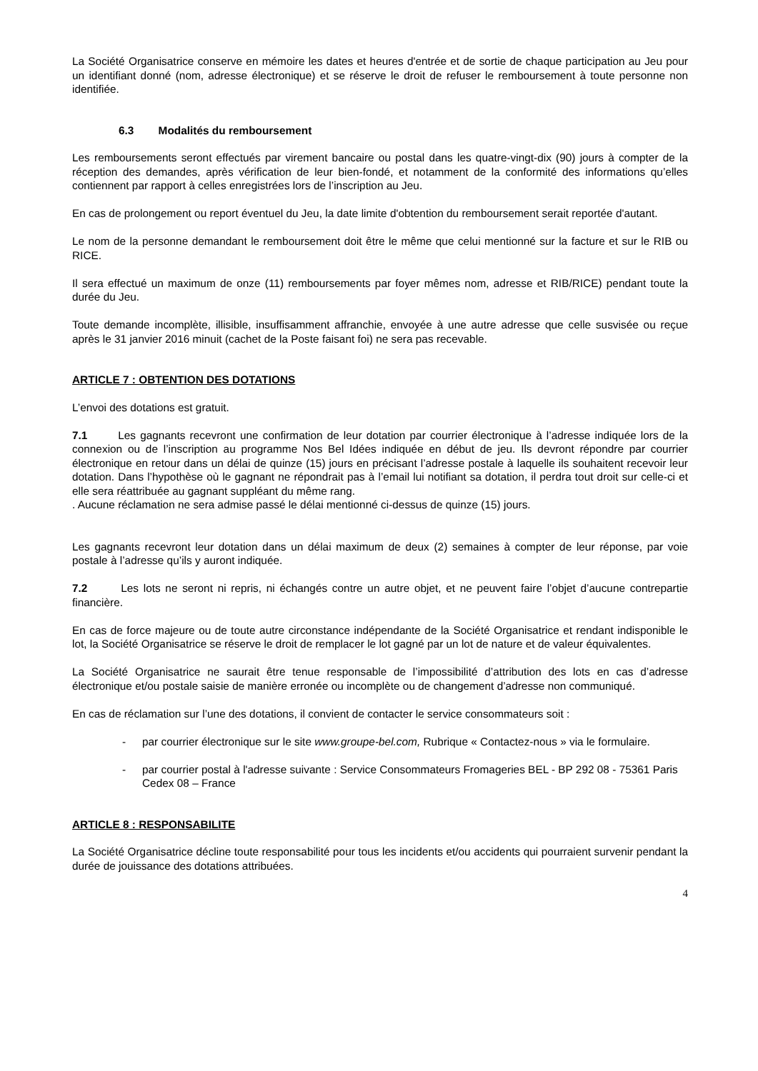La Société Organisatrice conserve en mémoire les dates et heures d'entrée et de sortie de chaque participation au Jeu pour un identifiant donné (nom, adresse électronique) et se réserve le droit de refuser le remboursement à toute personne non identifiée.
6.3 Modalités du remboursement
Les remboursements seront effectués par virement bancaire ou postal dans les quatre-vingt-dix (90) jours à compter de la réception des demandes, après vérification de leur bien-fondé, et notamment de la conformité des informations qu’elles contiennent par rapport à celles enregistrées lors de l’inscription au Jeu.
En cas de prolongement ou report éventuel du Jeu, la date limite d'obtention du remboursement serait reportée d'autant.
Le nom de la personne demandant le remboursement doit être le même que celui mentionné sur la facture et sur le RIB ou RICE.
Il sera effectué un maximum de onze (11) remboursements par foyer mêmes nom, adresse et RIB/RICE) pendant toute la durée du Jeu.
Toute demande incomplète, illisible, insuffisamment affranchie, envoyée à une autre adresse que celle susvisée ou reçue après le 31 janvier 2016 minuit (cachet de la Poste faisant foi) ne sera pas recevable.
ARTICLE 7 : OBTENTION DES DOTATIONS
L’envoi des dotations est gratuit.
7.1 Les gagnants recevront une confirmation de leur dotation par courrier électronique à l’adresse indiquée lors de la connexion ou de l’inscription au programme Nos Bel Idées indiquée en début de jeu. Ils devront répondre par courrier électronique en retour dans un délai de quinze (15) jours en précisant l’adresse postale à laquelle ils souhaitent recevoir leur dotation. Dans l’hypothèse où le gagnant ne répondrait pas à l’email lui notifiant sa dotation, il perdra tout droit sur celle-ci et elle sera réattribuée au gagnant suppléant du même rang.
. Aucune réclamation ne sera admise passé le délai mentionné ci-dessus de quinze (15) jours.
Les gagnants recevront leur dotation dans un délai maximum de deux (2) semaines à compter de leur réponse, par voie postale à l’adresse qu’ils y auront indiquée.
7.2 Les lots ne seront ni repris, ni échangés contre un autre objet, et ne peuvent faire l’objet d’aucune contrepartie financière.
En cas de force majeure ou de toute autre circonstance indépendante de la Société Organisatrice et rendant indisponible le lot, la Société Organisatrice se réserve le droit de remplacer le lot gagné par un lot de nature et de valeur équivalentes.
La Société Organisatrice ne saurait être tenue responsable de l’impossibilité d’attribution des lots en cas d’adresse électronique et/ou postale saisie de manière erronée ou incomplète ou de changement d’adresse non communiqué.
En cas de réclamation sur l’une des dotations, il convient de contacter le service consommateurs soit :
- par courrier électronique sur le site www.groupe-bel.com, Rubrique « Contactez-nous » via le formulaire.
- par courrier postal à l'adresse suivante : Service Consommateurs Fromageries BEL - BP 292 08 - 75361 Paris Cedex 08 – France
ARTICLE 8 : RESPONSABILITE
La Société Organisatrice décline toute responsabilité pour tous les incidents et/ou accidents qui pourraient survenir pendant la durée de jouissance des dotations attribuées.
4